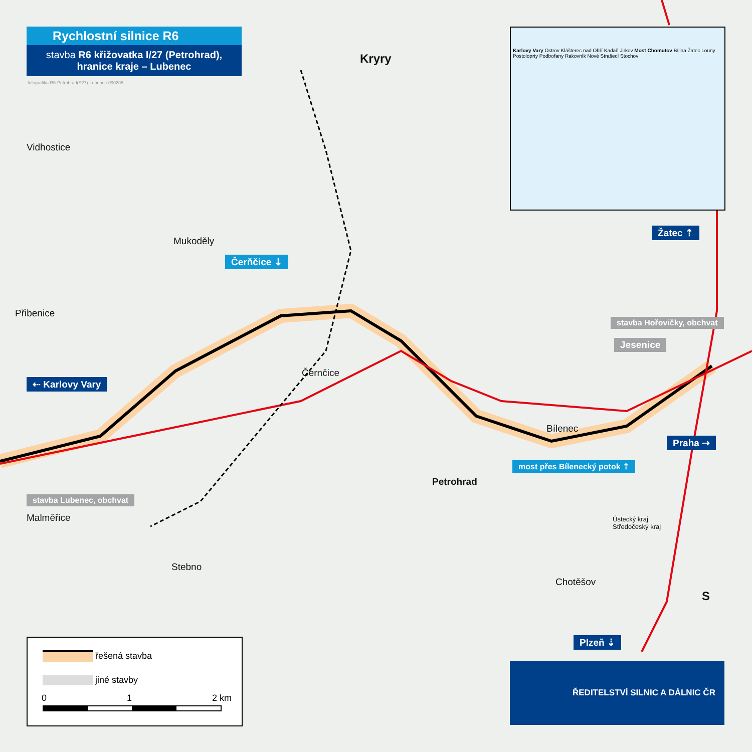Rychlostní silnice R6
stavba R6 křižovatka I/27 (Petrohrad),
hranice kraje – Lubenec
Infografika R6-Petrohrad(S27)-Lubenec-090208
Karlovy Vary Ostrov Klášterec nad Ohří Kadaň Jirkov Most Chomutov Bílina Žatec Louny Postoloprty Podbořany Rakovník Nové Strašecí Stochov
Kryry
Vidhostice
Mukoděly
Čerňčice ⇣
Přibenice
stavba Hořovičky, obchvat
Jesenice
Žatec ⇡
Černčice
⇠ Karlovy Vary
Bílenec
Praha ⇢
Petrohrad
most přes Bílenecký potok ⇡
stavba Lubenec, obchvat
Malměřice
Ústecký kraj
Středočeský kraj
Stebno
Chotěšov
S
Plzeň ⇣
řešená stavba
jiné stavby
0 1 2 km
ŘEDITELSTVÍ SILNIC A DÁLNIC ČR